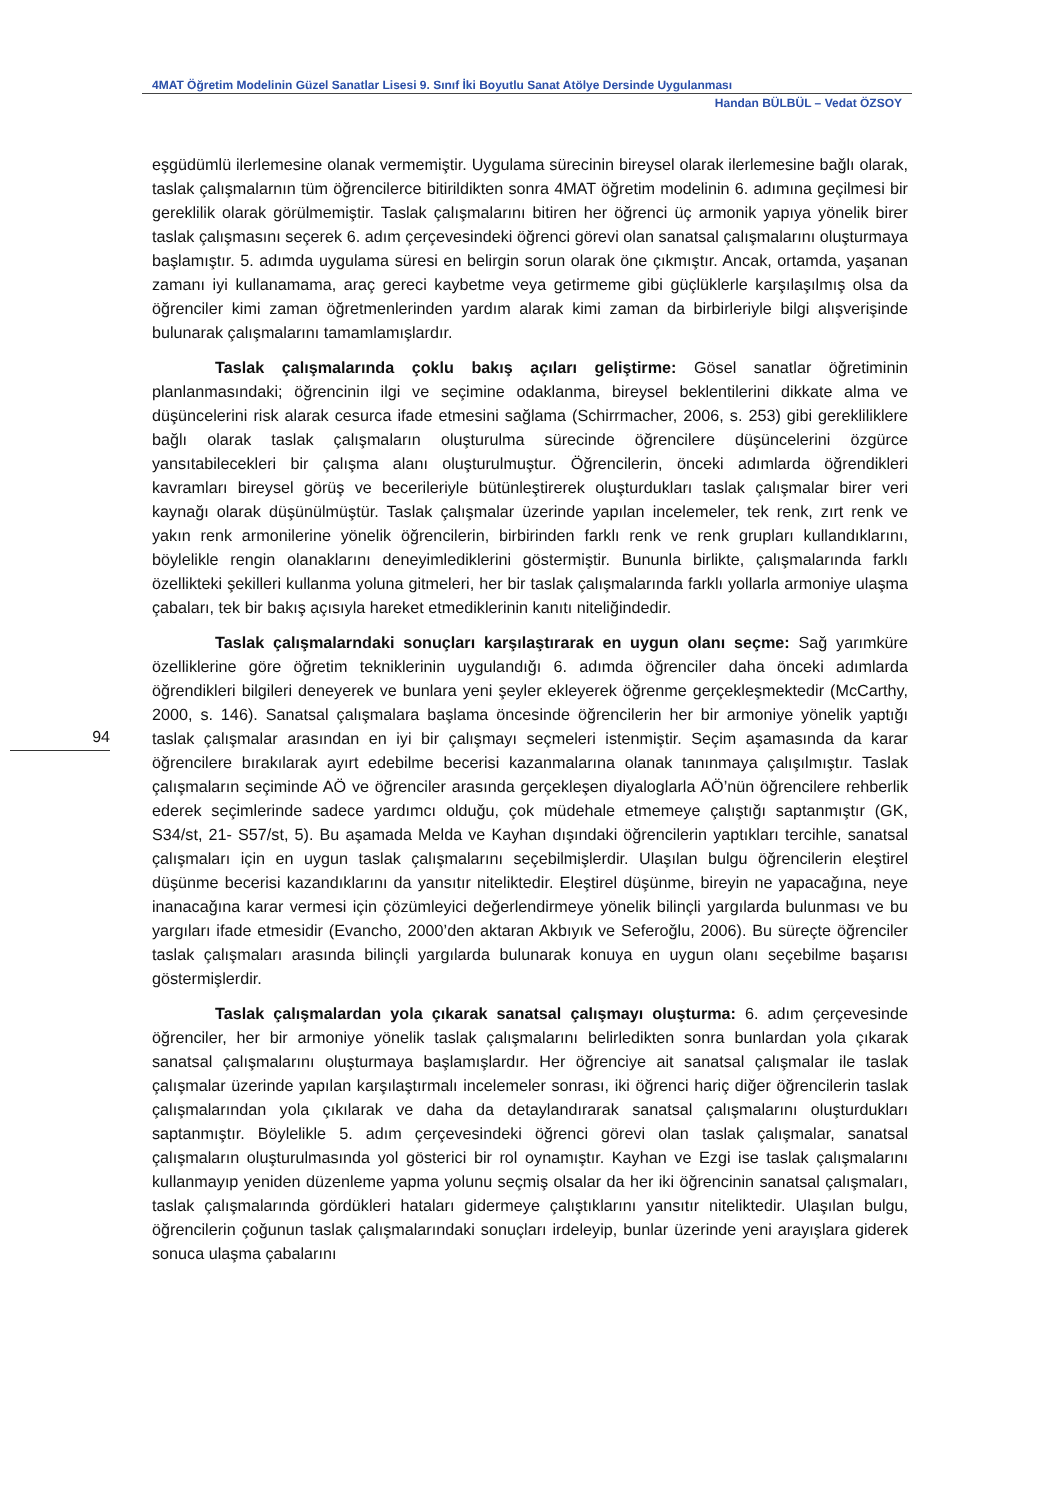4MAT Öğretim Modelinin Güzel Sanatlar Lisesi 9. Sınıf İki Boyutlu Sanat Atölye Dersinde Uygulanması
Handan BÜLBÜL – Vedat ÖZSOY
94
eşgüdümlü ilerlemesine olanak vermemiştir. Uygulama sürecinin bireysel olarak ilerlemesine bağlı olarak, taslak çalışmalarnın tüm öğrencilerce bitirildikten sonra 4MAT öğretim modelinin 6. adımına geçilmesi bir gereklilik olarak görülmemiştir. Taslak çalışmalarını bitiren her öğrenci üç armonik yapıya yönelik birer taslak çalışmasını seçerek 6. adım çerçevesindeki öğrenci görevi olan sanatsal çalışmalarını oluşturmaya başlamıştır. 5. adımda uygulama süresi en belirgin sorun olarak öne çıkmıştır. Ancak, ortamda, yaşanan zamanı iyi kullanamama, araç gereci kaybetme veya getirmeme gibi güçlüklerle karşılaşılmış olsa da öğrenciler kimi zaman öğretmenlerinden yardım alarak kimi zaman da birbirleriyle bilgi alışverişinde bulunarak çalışmalarını tamamlamışlardır.
Taslak çalışmalarında çoklu bakış açıları geliştirme: Gösel sanatlar öğretiminin planlanmasındaki; öğrencinin ilgi ve seçimine odaklanma, bireysel beklentilerini dikkate alma ve düşüncelerini risk alarak cesurca ifade etmesini sağlama (Schirrmacher, 2006, s. 253) gibi gerekliliklere bağlı olarak taslak çalışmaların oluşturulma sürecinde öğrencilere düşüncelerini özgürce yansıtabilecekleri bir çalışma alanı oluşturulmuştur. Öğrencilerin, önceki adımlarda öğrendikleri kavramları bireysel görüş ve becerileriyle bütünleştirerek oluşturdukları taslak çalışmalar birer veri kaynağı olarak düşünülmüştür. Taslak çalışmalar üzerinde yapılan incelemeler, tek renk, zırt renk ve yakın renk armonilerine yönelik öğrencilerin, birbirinden farklı renk ve renk grupları kullandıklarını, böylelikle rengin olanaklarını deneyimlediklerini göstermiştir. Bununla birlikte, çalışmalarında farklı özellikteki şekilleri kullanma yoluna gitmeleri, her bir taslak çalışmalarında farklı yollarla armoniye ulaşma çabaları, tek bir bakış açısıyla hareket etmediklerinin kanıtı niteliğindedir.
Taslak çalışmalarndaki sonuçları karşılaştırarak en uygun olanı seçme: Sağ yarımküre özelliklerine göre öğretim tekniklerinin uygulandığı 6. adımda öğrenciler daha önceki adımlarda öğrendikleri bilgileri deneyerek ve bunlara yeni şeyler ekleyerek öğrenme gerçekleşmektedir (McCarthy, 2000, s. 146). Sanatsal çalışmalara başlama öncesinde öğrencilerin her bir armoniye yönelik yaptığı taslak çalışmalar arasından en iyi bir çalışmayı seçmeleri istenmiştir. Seçim aşamasında da karar öğrencilere bırakılarak ayırt edebilme becerisi kazanmalarına olanak tanınmaya çalışılmıştır. Taslak çalışmaların seçiminde AÖ ve öğrenciler arasında gerçekleşen diyaloglarla AÖ’nün öğrencilere rehberlik ederek seçimlerinde sadece yardımcı olduğu, çok müdehale etmemeye çalıştığı saptanmıştır (GK, S34/st, 21- S57/st, 5). Bu aşamada Melda ve Kayhan dışındaki öğrencilerin yaptıkları tercihle, sanatsal çalışmaları için en uygun taslak çalışmalarını seçebilmişlerdir. Ulaşılan bulgu öğrencilerin eleştirel düşünme becerisi kazandıklarını da yansıtır niteliktedir. Eleştirel düşünme, bireyin ne yapacağına, neye inanacağına karar vermesi için çözümleyici değerlendirmeye yönelik bilinçli yargılarda bulunması ve bu yargıları ifade etmesidir (Evancho, 2000’den aktaran Akbıyık ve Seferoğlu, 2006). Bu süreçte öğrenciler taslak çalışmaları arasında bilinçli yargılarda bulunarak konuya en uygun olanı seçebilme başarısı göstermişlerdir.
Taslak çalışmalardan yola çıkarak sanatsal çalışmayı oluşturma: 6. adım çerçevesinde öğrenciler, her bir armoniye yönelik taslak çalışmalarını belirledikten sonra bunlardan yola çıkarak sanatsal çalışmalarını oluşturmaya başlamışlardır. Her öğrenciye ait sanatsal çalışmalar ile taslak çalışmalar üzerinde yapılan karşılaştırmalı incelemeler sonrası, iki öğrenci hariç diğer öğrencilerin taslak çalışmalarından yola çıkılarak ve daha da detaylandırarak sanatsal çalışmalarını oluşturdukları saptanmıştır. Böylelikle 5. adım çerçevesindeki öğrenci görevi olan taslak çalışmalar, sanatsal çalışmaların oluşturulmasında yol gösterici bir rol oynamıştır. Kayhan ve Ezgi ise taslak çalışmalarını kullanmayıp yeniden düzenleme yapma yolunu seçmiş olsalar da her iki öğrencinin sanatsal çalışmaları, taslak çalışmalarında gördükleri hataları gidermeye çalıştıklarını yansıtır niteliktedir. Ulaşılan bulgu, öğrencilerin çoğunun taslak çalışmalarındaki sonuçları irdeleyip, bunlar üzerinde yeni arayışlara giderek sonuca ulaşma çabalarını